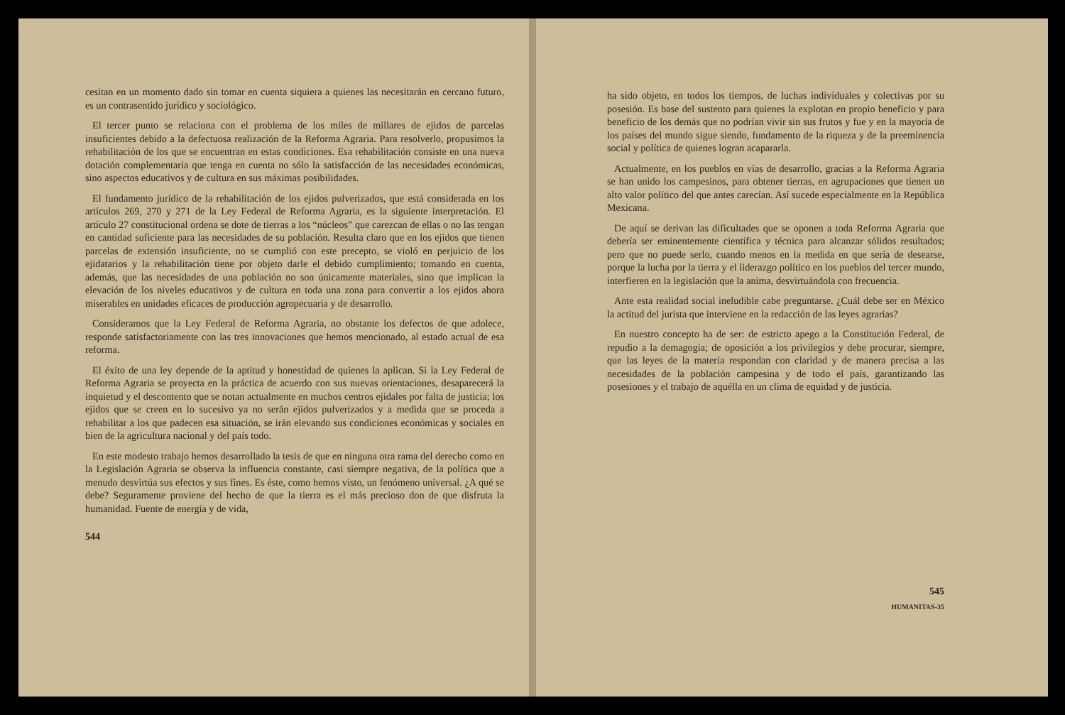cesitan en un momento dado sin tomar en cuenta siquiera a quienes las necesitarán en cercano futuro, es un contrasentido jurídico y sociológico.
El tercer punto se relaciona con el problema de los miles de millares de ejidos de parcelas insuficientes debido a la defectuosa realización de la Reforma Agraria. Para resolverlo, propusimos la rehabilitación de los que se encuentran en estas condiciones. Esa rehabilitación consiste en una nueva dotación complementaria que tenga en cuenta no sólo la satisfacción de las necesidades económicas, sino aspectos educativos y de cultura en sus máximas posibilidades.
El fundamento jurídico de la rehabilitación de los ejidos pulverizados, que está considerada en los artículos 269, 270 y 271 de la Ley Federal de Reforma Agraria, es la siguiente interpretación. El artículo 27 constitucional ordena se dote de tierras a los “núcleos” que carezcan de ellas o no las tengan en cantidad suficiente para las necesidades de su población. Resulta claro que en los ejidos que tienen parcelas de extensión insuficiente, no se cumplió con este precepto, se violó en perjuicio de los ejidatarios y la rehabilitación tiene por objeto darle el debido cumplimiento; tomando en cuenta, además, que las necesidades de una población no son únicamente materiales, sino que implican la elevación de los niveles educativos y de cultura en toda una zona para convertir a los ejidos ahora miserables en unidades eficaces de producción agropecuaria y de desarrollo.
Consideramos que la Ley Federal de Reforma Agraria, no obstante los defectos de que adolece, responde satisfactoriamente con las tres innovaciones que hemos mencionado, al estado actual de esa reforma.
El éxito de una ley depende de la aptitud y honestidad de quienes la aplican. Si la Ley Federal de Reforma Agraria se proyecta en la práctica de acuerdo con sus nuevas orientaciones, desaparecerá la inquietud y el descontento que se notan actualmente en muchos centros ejidales por falta de justicia; los ejidos que se creen en lo sucesivo ya no serán ejidos pulverizados y a medida que se proceda a rehabilitar a los que padecen esa situación, se irán elevando sus condiciones económicas y sociales en bien de la agricultura nacional y del país todo.
En este modesto trabajo hemos desarrollado la tesis de que en ninguna otra rama del derecho como en la Legislación Agraria se observa la influencia constante, casi siempre negativa, de la política que a menudo desvirtúa sus efectos y sus fines. Es éste, como hemos visto, un fenómeno universal. ¿A qué se debe? Seguramente proviene del hecho de que la tierra es el más precioso don de que disfruta la humanidad. Fuente de energía y de vida,
544
ha sido objeto, en todos los tiempos, de luchas individuales y colectivas por su posesión. Es base del sustento para quienes la explotan en propio beneficio y para beneficio de los demás que no podrían vivir sin sus frutos y fue y en la mayoría de los países del mundo sigue siendo, fundamento de la riqueza y de la preeminencia social y política de quienes logran acapararla.
Actualmente, en los pueblos en vías de desarrollo, gracias a la Reforma Agraria se han unido los campesinos, para obtener tierras, en agrupaciones que tienen un alto valor político del que antes carecían. Así sucede especialmente en la República Mexicana.
De aquí se derivan las dificultades que se oponen a toda Reforma Agraria que debería ser eminentemente científica y técnica para alcanzar sólidos resultados; pero que no puede serlo, cuando menos en la medida en que sería de desearse, porque la lucha por la tierra y el liderazgo político en los pueblos del tercer mundo, interfieren en la legislación que la anima, desvirtuándola con frecuencia.
Ante esta realidad social ineludible cabe preguntarse. ¿Cuál debe ser en México la actitud del jurista que interviene en la redacción de las leyes agrarias?
En nuestro concepto ha de ser: de estricto apego a la Constitución Federal, de repudio a la demagogia; de oposición a los privilegios y debe procurar, siempre, que las leyes de la materia respondan con claridad y de manera precisa a las necesidades de la población campesina y de todo el país, garantizando las posesiones y el trabajo de aquélla en un clima de equidad y de justicia.
545
HUMANITAS-35